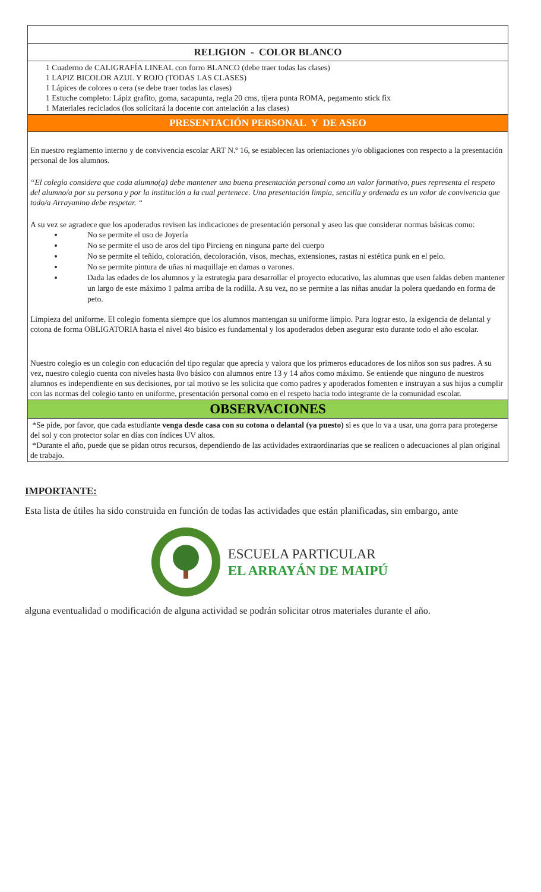| RELIGION - COLOR BLANCO |
| 1 Cuaderno de CALIGRAFÍA LINEAL con forro BLANCO (debe traer todas las clases) 1 LAPIZ BICOLOR AZUL Y ROJO (TODAS LAS CLASES) 1 Lápices de colores o cera (se debe traer todas las clases) 1 Estuche completo: Lápiz grafito, goma, sacapunta, regla 20 cms, tijera punta ROMA, pegamento stick fix 1 Materiales reciclados (los solicitará la docente con antelación a las clases) |
| PRESENTACIÓN PERSONAL Y DE ASEO |
| En nuestro reglamento interno y de convivencia escolar ART N.º 16, se establecen las orientaciones y/o obligaciones con respecto a la presentación personal de los alumnos. “El colegio considera que cada alumno(a) debe mantener una buena presentación personal como un valor formativo, pues representa el respeto del alumno/a por su persona y por la institución a la cual pertenece. Una presentación limpia, sencilla y ordenada es un valor de convivencia que todo/a Arrayanino debe respetar. “ A su vez se agradece que los apoderados revisen las indicaciones de presentación personal y aseo las que considerar normas básicas como: No se permite el uso de Joyería No se permite el uso de aros del tipo Pircieng en ninguna parte del cuerpo No se permite el teñido, coloración, decoloración, visos, mechas, extensiones, rastas ni estética punk en el pelo. No se permite pintura de uñas ni maquillaje en damas o varones. Dada las edades de los alumnos y la estrategia para desarrollar el proyecto educativo, las alumnas que usen faldas deben mantener un largo de este máximo 1 palma arriba de la rodilla. A su vez, no se permite a las niñas anudar la polera quedando en forma de peto. Limpieza del uniforme. El colegio fomenta siempre que los alumnos mantengan su uniforme limpio. Para lograr esto, la exigencia de delantal y cotona de forma OBLIGATORIA hasta el nivel 4to básico es fundamental y los apoderados deben asegurar esto durante todo el año escolar. Nuestro colegio es un colegio con educación del tipo regular que aprecia y valora que los primeros educadores de los niños son sus padres. A su vez, nuestro colegio cuenta con niveles hasta 8vo básico con alumnos entre 13 y 14 años como máximo. Se entiende que ninguno de nuestros alumnos es independiente en sus decisiones, por tal motivo se les solicita que como padres y apoderados fomenten e instruyan a sus hijos a cumplir con las normas del colegio tanto en uniforme, presentación personal como en el respeto hacia todo integrante de la comunidad escolar. |
| OBSERVACIONES |
| *Se pide, por favor, que cada estudiante venga desde casa con su cotona o delantal (ya puesto) si es que lo va a usar, una gorra para protegerse del sol y con protector solar en días con índices UV altos. *Durante el año, puede que se pidan otros recursos, dependiendo de las actividades extraordinarias que se realicen o adecuaciones al plan original de trabajo. |
IMPORTANTE:
Esta lista de útiles ha sido construida en función de todas las actividades que están planificadas, sin embargo, ante
ESCUELA PARTICULAR
EL ARRAYÁN DE MAIPÚ
alguna eventualidad o modificación de alguna actividad se podrán solicitar otros materiales durante el año.